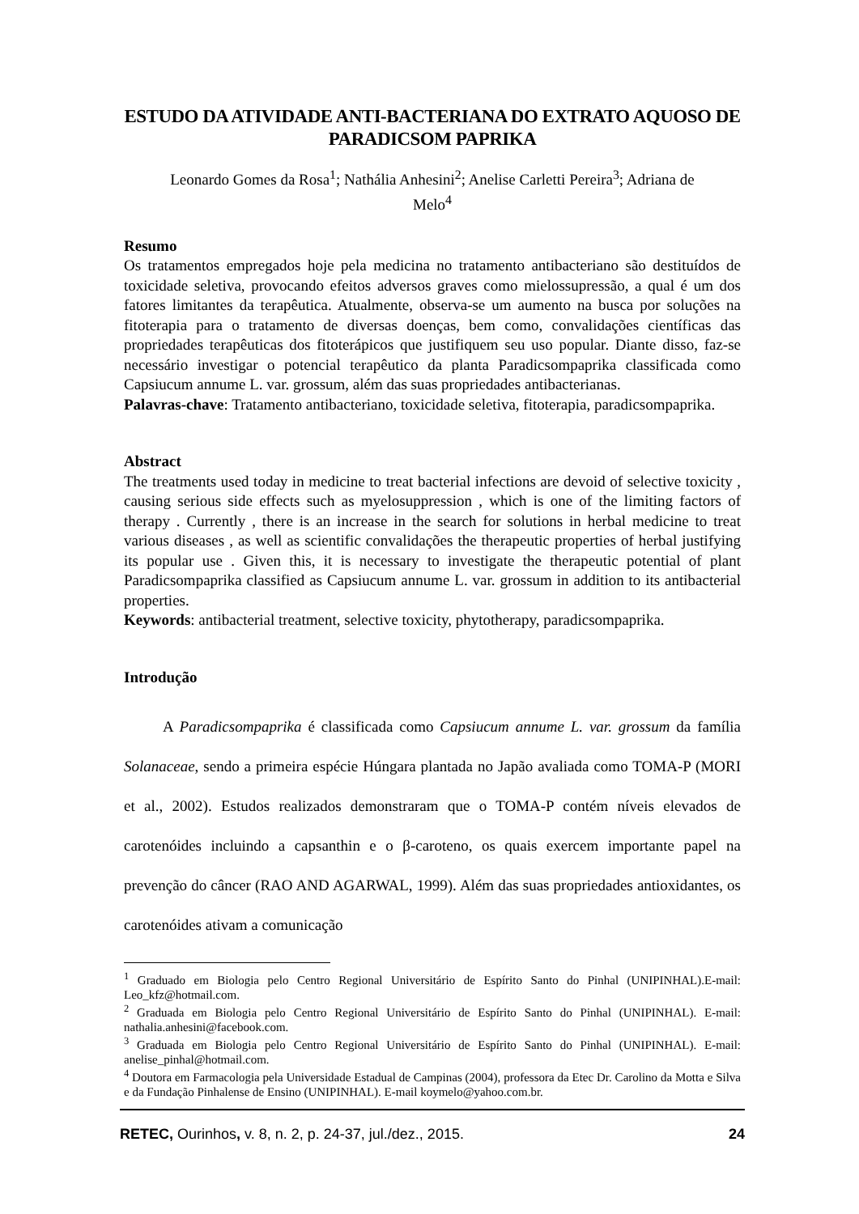ESTUDO DA ATIVIDADE ANTI-BACTERIANA DO EXTRATO AQUOSO DE PARADICSOM PAPRIKA
Leonardo Gomes da Rosa<sup>1</sup>; Nathália Anhesini<sup>2</sup>; Anelise Carletti Pereira<sup>3</sup>; Adriana de Melo<sup>4</sup>
Resumo
Os tratamentos empregados hoje pela medicina no tratamento antibacteriano são destituídos de toxicidade seletiva, provocando efeitos adversos graves como mielossupressão, a qual é um dos fatores limitantes da terapêutica. Atualmente, observa-se um aumento na busca por soluções na fitoterapia para o tratamento de diversas doenças, bem como, convalidações científicas das propriedades terapêuticas dos fitoterápicos que justifiquem seu uso popular. Diante disso, faz-se necessário investigar o potencial terapêutico da planta Paradicsompaprika classificada como Capsiucum annume L. var. grossum, além das suas propriedades antibacterianas.
Palavras-chave: Tratamento antibacteriano, toxicidade seletiva, fitoterapia, paradicsompaprika.
Abstract
The treatments used today in medicine to treat bacterial infections are devoid of selective toxicity , causing serious side effects such as myelosuppression , which is one of the limiting factors of therapy . Currently , there is an increase in the search for solutions in herbal medicine to treat various diseases , as well as scientific convalidações the therapeutic properties of herbal justifying its popular use . Given this, it is necessary to investigate the therapeutic potential of plant Paradicsompaprika classified as Capsiucum annume L. var. grossum in addition to its antibacterial properties.
Keywords: antibacterial treatment, selective toxicity, phytotherapy, paradicsompaprika.
Introdução
A Paradicsompaprika é classificada como Capsiucum annume L. var. grossum da família Solanaceae, sendo a primeira espécie Húngara plantada no Japão avaliada como TOMA-P (MORI et al., 2002). Estudos realizados demonstraram que o TOMA-P contém níveis elevados de carotenóides incluindo a capsanthin e o β-caroteno, os quais exercem importante papel na prevenção do câncer (RAO AND AGARWAL, 1999). Além das suas propriedades antioxidantes, os carotenóides ativam a comunicação
<sup>1</sup> Graduado em Biologia pelo Centro Regional Universitário de Espírito Santo do Pinhal (UNIPINHAL).E-mail: Leo_kfz@hotmail.com.
<sup>2</sup> Graduada em Biologia pelo Centro Regional Universitário de Espírito Santo do Pinhal (UNIPINHAL). E-mail: nathalia.anhesini@facebook.com.
<sup>3</sup> Graduada em Biologia pelo Centro Regional Universitário de Espírito Santo do Pinhal (UNIPINHAL). E-mail: anelise_pinhal@hotmail.com.
<sup>4</sup> Doutora em Farmacologia pela Universidade Estadual de Campinas (2004), professora da Etec Dr. Carolino da Motta e Silva e da Fundação Pinhalense de Ensino (UNIPINHAL). E-mail koymelo@yahoo.com.br.
RETEC, Ourinhos, v. 8, n. 2, p. 24-37, jul./dez., 2015. 24